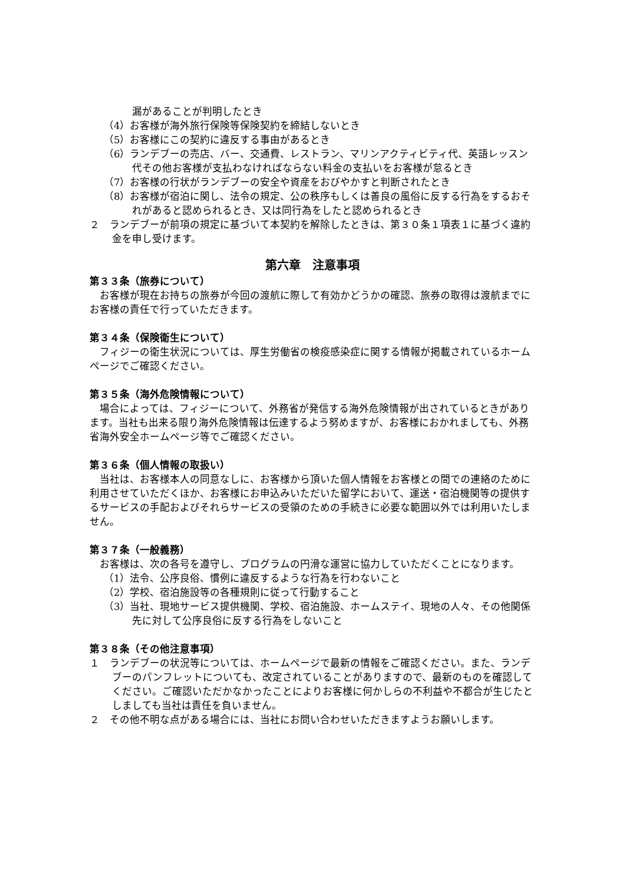漏があることが判明したとき
（4）お客様が海外旅行保険等保険契約を締結しないとき
（5）お客様にこの契約に違反する事由があるとき
（6）ランデブーの売店、バー、交通費、レストラン、マリンアクティビティ代、英語レッスン代その他お客様が支払わなければならない料金の支払いをお客様が怠るとき
（7）お客様の行状がランデブーの安全や資産をおびやかすと判断されたとき
（8）お客様が宿泊に関し、法令の規定、公の秩序もしくは善良の風俗に反する行為をするおそれがあると認められるとき、又は同行為をしたと認められるとき
２　ランデブーが前項の規定に基づいて本契約を解除したときは、第３０条１項表１に基づく違約金を申し受けます。
第六章　注意事項
第３３条（旅券について）
お客様が現在お持ちの旅券が今回の渡航に際して有効かどうかの確認、旅券の取得は渡航までにお客様の責任で行っていただきます。
第３４条（保険衛生について）
フィジーの衛生状況については、厚生労働省の検疫感染症に関する情報が掲載されているホームページでご確認ください。
第３５条（海外危険情報について）
場合によっては、フィジーについて、外務省が発信する海外危険情報が出されているときがあります。当社も出来る限り海外危険情報は伝達するよう努めますが、お客様におかれましても、外務省海外安全ホームページ等でご確認ください。
第３６条（個人情報の取扱い）
当社は、お客様本人の同意なしに、お客様から頂いた個人情報をお客様との間での連絡のために利用させていただくほか、お客様にお申込みいただいた留学において、運送・宿泊機関等の提供するサービスの手配およびそれらサービスの受領のための手続きに必要な範囲以外では利用いたしません。
第３７条（一般義務）
お客様は、次の各号を遵守し、プログラムの円滑な運営に協力していただくことになります。
（1）法令、公序良俗、慣例に違反するような行為を行わないこと
（2）学校、宿泊施設等の各種規則に従って行動すること
（3）当社、現地サービス提供機関、学校、宿泊施設、ホームステイ、現地の人々、その他関係先に対して公序良俗に反する行為をしないこと
第３８条（その他注意事項）
１　ランデブーの状況等については、ホームページで最新の情報をご確認ください。また、ランデブーのパンフレットについても、改定されていることがありますので、最新のものを確認してください。ご確認いただかなかったことによりお客様に何かしらの不利益や不都合が生じたとしましても当社は責任を負いません。
２　その他不明な点がある場合には、当社にお問い合わせいただきますようお願いします。